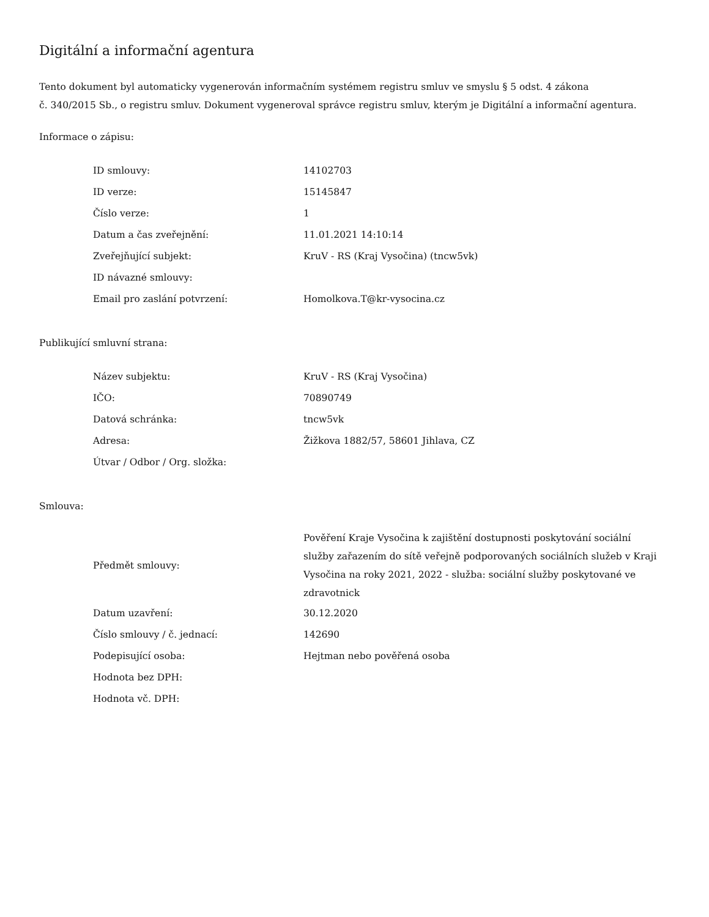Digitální a informační agentura
Tento dokument byl automaticky vygenerován informačním systémem registru smluv ve smyslu § 5 odst. 4 zákona
č. 340/2015 Sb., o registru smluv. Dokument vygeneroval správce registru smluv, kterým je Digitální a informační agentura.
Informace o zápisu:
| ID smlouvy: | 14102703 |
| ID verze: | 15145847 |
| Číslo verze: | 1 |
| Datum a čas zveřejnění: | 11.01.2021 14:10:14 |
| Zveřejňující subjekt: | KruV - RS (Kraj Vysočina) (tncw5vk) |
| ID návazné smlouvy: | |
| Email pro zaslání potvrzení: | Homolkova.T@kr-vysocina.cz |
Publikující smluvní strana:
| Název subjektu: | KruV - RS (Kraj Vysočina) |
| IČO: | 70890749 |
| Datová schránka: | tncw5vk |
| Adresa: | Žižkova 1882/57, 58601 Jihlava, CZ |
| Útvar / Odbor / Org. složka: | |
Smlouva:
| Předmět smlouvy: | Pověření Kraje Vysočina k zajištění dostupnosti poskytování sociální služby zařazením do sítě veřejně podporovaných sociálních služeb v Kraji Vysočina na roky 2021, 2022 - služba: sociální služby poskytované ve zdravotnick |
| Datum uzavření: | 30.12.2020 |
| Číslo smlouvy / č. jednací: | 142690 |
| Podepisující osoba: | Hejtman nebo pověřená osoba |
| Hodnota bez DPH: | |
| Hodnota vč. DPH: | |